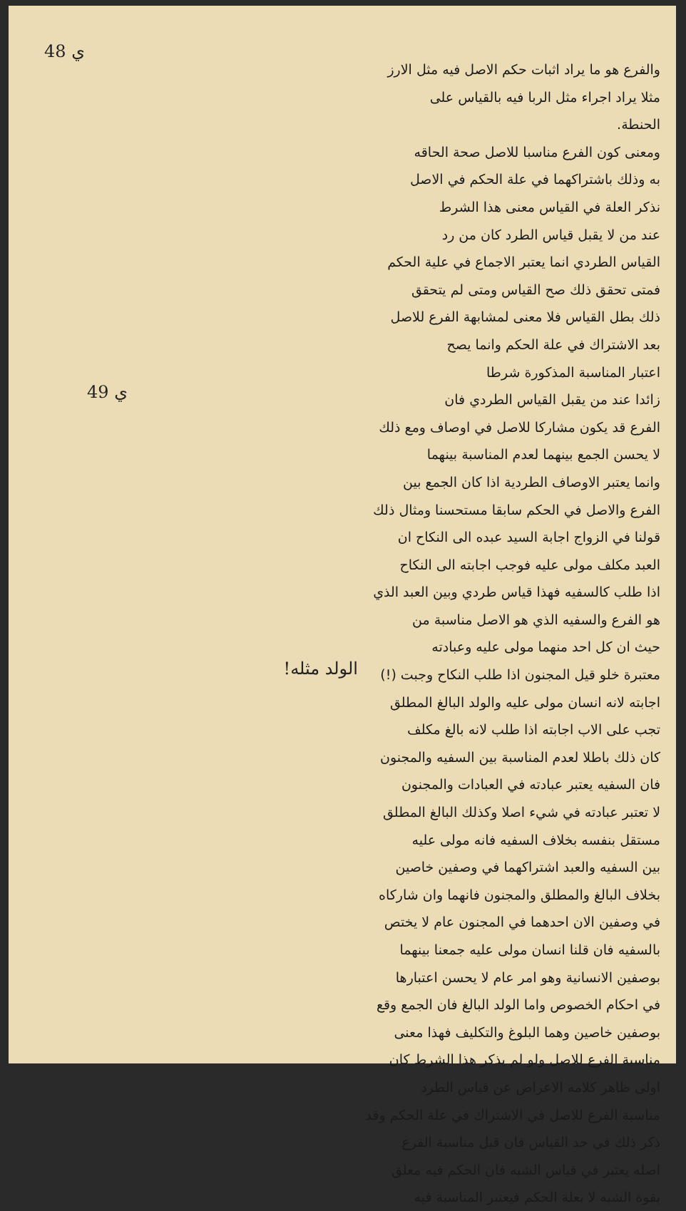48 ي
49 ي
الولد مثله!
والفرع هو ما يراد اثبات حكم الاصل فيه مثل الارز
مثلا يراد اجراء مثل الربا فيه بالقياس على
الحنطة.
ومعنى كون الفرع مناسبا للاصل صحة الحاقه
به وذلك باشتراكهما في علة الحكم في الاصل
نذكر العلة في القياس معنى هذا الشرط
عند من لا يقبل قياس الطرد كان من رد
القياس الطردي انما يعتبر الاجماع في علية الحكم
فمتى تحقق ذلك صح القياس ومتى لم يتحقق
ذلك بطل القياس فلا معنى لمشابهة الفرع للاصل
بعد الاشتراك في علة الحكم وانما يصح
اعتبار المناسبة المذكورة شرطا
زائدا عند من يقبل القياس الطردي فان
الفرع قد يكون مشاركا للاصل في اوصاف ومع ذلك
لا يحسن الجمع بينهما لعدم المناسبة بينهما
وانما يعتبر الاوصاف الطردية اذا كان الجمع بين
الفرع والاصل في الحكم سابقا مستحسنا ومثال ذلك
قولنا في الزواج اجابة السيد عبده الى النكاح ان
العبد مكلف مولى عليه فوجب اجابته الى النكاح
اذا طلب كالسفيه فهذا قياس طردي وبين العبد الذي
هو الفرع والسفيه الذي هو الاصل مناسبة من
حيث ان كل احد منهما مولى عليه وعبادته
معتبرة خلو قيل المجنون اذا طلب النكاح وجبت (!)
اجابته لانه انسان مولى عليه والولد البالغ المطلق
تجب على الاب اجابته اذا طلب لانه بالغ مكلف
كان ذلك باطلا لعدم المناسبة بين السفيه والمجنون
فان السفيه يعتبر عبادته في العبادات والمجنون
لا تعتبر عبادته في شيء اصلا وكذلك البالغ المطلق
مستقل بنفسه بخلاف السفيه فانه مولى عليه
بين السفيه والعبد اشتراكهما في وصفين خاصين
بخلاف البالغ والمطلق والمجنون فانهما وان شاركاه
في وصفين الان احدهما في المجنون عام لا يختص
بالسفيه فان قلنا انسان مولى عليه جمعنا بينهما
بوصفين الانسانية وهو امر عام لا يحسن اعتبارها
في احكام الخصوص واما الولد البالغ فان الجمع وقع
بوصفين خاصين وهما البلوغ والتكليف فهذا معنى
مناسبة الفرع للاصل ولو لم يذكر هذا الشرط كان
اولى ظاهر كلامه الاعراض عن قياس الطرد
مناسبة الفرع للاصل في الاشتراك في علة الحكم وقد
ذكر ذلك في حد القياس فان قيل مناسبة الفرع
اصله يعتبر في قياس الشبه فان الحكم فيه معلق
بقوة الشبه لا بعلة الحكم فيعتبر المناسبة فيه